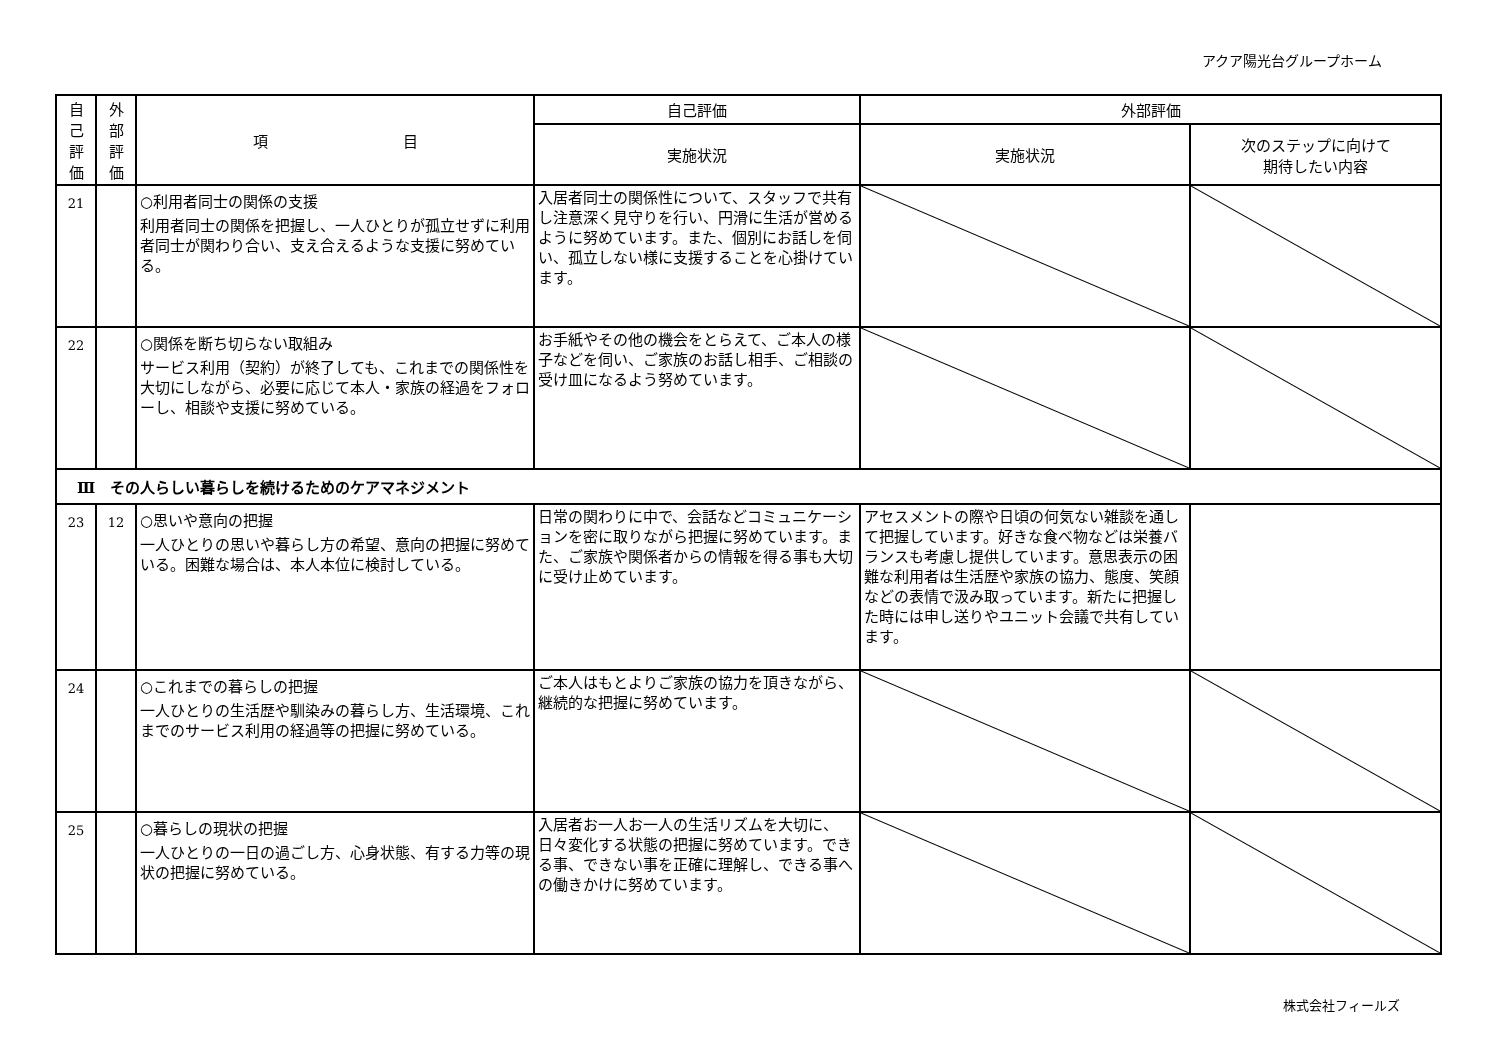アクア陽光台グループホーム
| 自 己 評 価 | 外 部 評 価 | 項 目 | 自己評価 | 外部評価 | |
| --- | --- | --- | --- | --- | --- |
| | | | 実施状況 | 実施状況 | 次のステップに向けて 期待したい内容 |
| 21 | | ○利用者同士の関係の支援 利用者同士の関係を把握し、一人ひとりが孤立せずに利用者同士が関わり合い、支え合えるような支援に努めている。 | 入居者同士の関係性について、スタッフで共有し注意深く見守りを行い、円滑に生活が営めるように努めています。また、個別にお話しを伺い、孤立しない様に支援することを心掛けています。 | | |
| 22 | | ○関係を断ち切らない取組み サービス利用（契約）が終了しても、これまでの関係性を大切にしながら、必要に応じて本人・家族の経過をフォローし、相談や支援に努めている。 | お手紙やその他の機会をとらえて、ご本人の様子などを伺い、ご家族のお話し相手、ご相談の受け皿になるよう努めています。 | | |
| Ⅲ その人らしい暮らしを続けるためのケアマネジメント | | | | | |
| 23 | 12 | ○思いや意向の把握 一人ひとりの思いや暮らし方の希望、意向の把握に努めている。困難な場合は、本人本位に検討している。 | 日常の関わりに中で、会話などコミュニケーションを密に取りながら把握に努めています。また、ご家族や関係者からの情報を得る事も大切に受け止めています。 | アセスメントの際や日頃の何気ない雑談を通して把握しています。好きな食べ物などは栄養バランスも考慮し提供しています。意思表示の困難な利用者は生活歴や家族の協力、態度、笑顔などの表情で汲み取っています。新たに把握した時には申し送りやユニット会議で共有しています。 | |
| 24 | | ○これまでの暮らしの把握 一人ひとりの生活歴や馴染みの暮らし方、生活環境、これまでのサービス利用の経過等の把握に努めている。 | ご本人はもとよりご家族の協力を頂きながら、継続的な把握に努めています。 | | |
| 25 | | ○暮らしの現状の把握 一人ひとりの一日の過ごし方、心身状態、有する力等の現状の把握に努めている。 | 入居者お一人お一人の生活リズムを大切に、日々変化する状態の把握に努めています。できる事、できない事を正確に理解し、できる事への働きかけに努めています。 | | |
株式会社フィールズ